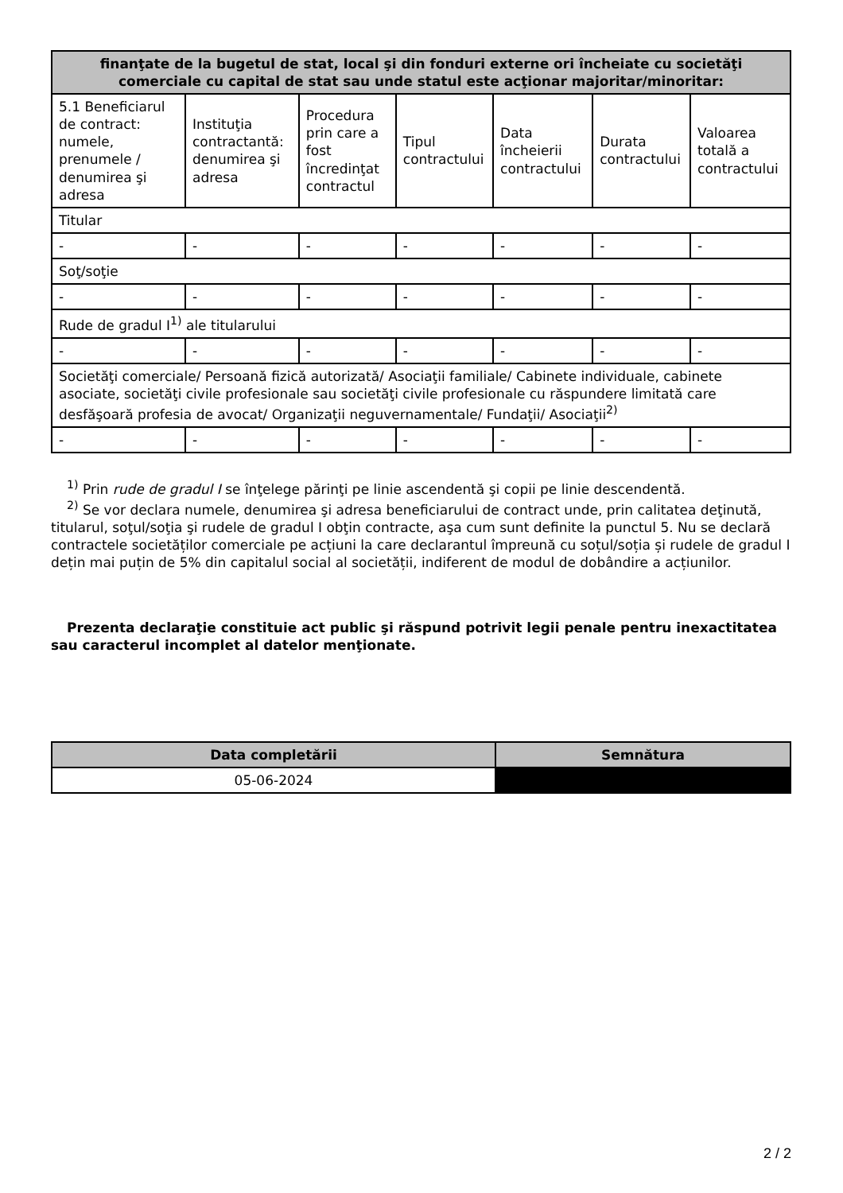| finanţate de la bugetul de stat, local şi din fonduri externe ori încheiate cu societăţi comerciale cu capital de stat sau unde statul este acţionar majoritar/minoritar: | | | | | | |
| --- | --- | --- | --- | --- | --- | --- |
| 5.1 Beneficiarul de contract: numele, prenumele / denumirea şi adresa | Instituţia contractantă: denumirea şi adresa | Procedura prin care a fost încredinţat contractul | Tipul contractului | Data încheierii contractului | Durata contractului | Valoarea totală a contractului |
| Titular | | | | | | |
| - | - | - | - | - | - | - |
| Soţ/soţie | | | | | | |
| - | - | - | - | - | - | - |
| Rude de gradul I<sup>1)</sup> ale titularului | | | | | | |
| - | - | - | - | - | - | - |
| Societăţi comerciale/ Persoană fizică autorizată/ Asociaţii familiale/ Cabinete individuale, cabinete asociate, societăţi civile profesionale sau societăţi civile profesionale cu răspundere limitată care desfăşoară profesia de avocat/ Organizaţii neguvernamentale/ Fundaţii/ Asociaţii<sup>2)</sup> | | | | | | |
| - | - | - | - | - | - | - |
<sup>1)</sup> Prin rude de gradul I se înţelege părinţi pe linie ascendentă şi copii pe linie descendentă.
<sup>2)</sup> Se vor declara numele, denumirea şi adresa beneficiarului de contract unde, prin calitatea deţinută, titularul, soţul/soţia şi rudele de gradul I obţin contracte, aşa cum sunt definite la punctul 5. Nu se declară contractele societăților comerciale pe acțiuni la care declarantul împreună cu soțul/soția și rudele de gradul I dețin mai puțin de 5% din capitalul social al societății, indiferent de modul de dobândire a acțiunilor.
Prezenta declaraţie constituie act public şi răspund potrivit legii penale pentru inexactitatea sau caracterul incomplet al datelor menţionate.
| Data completării | Semnătura |
| --- | --- |
| 05-06-2024 | |
2 / 2